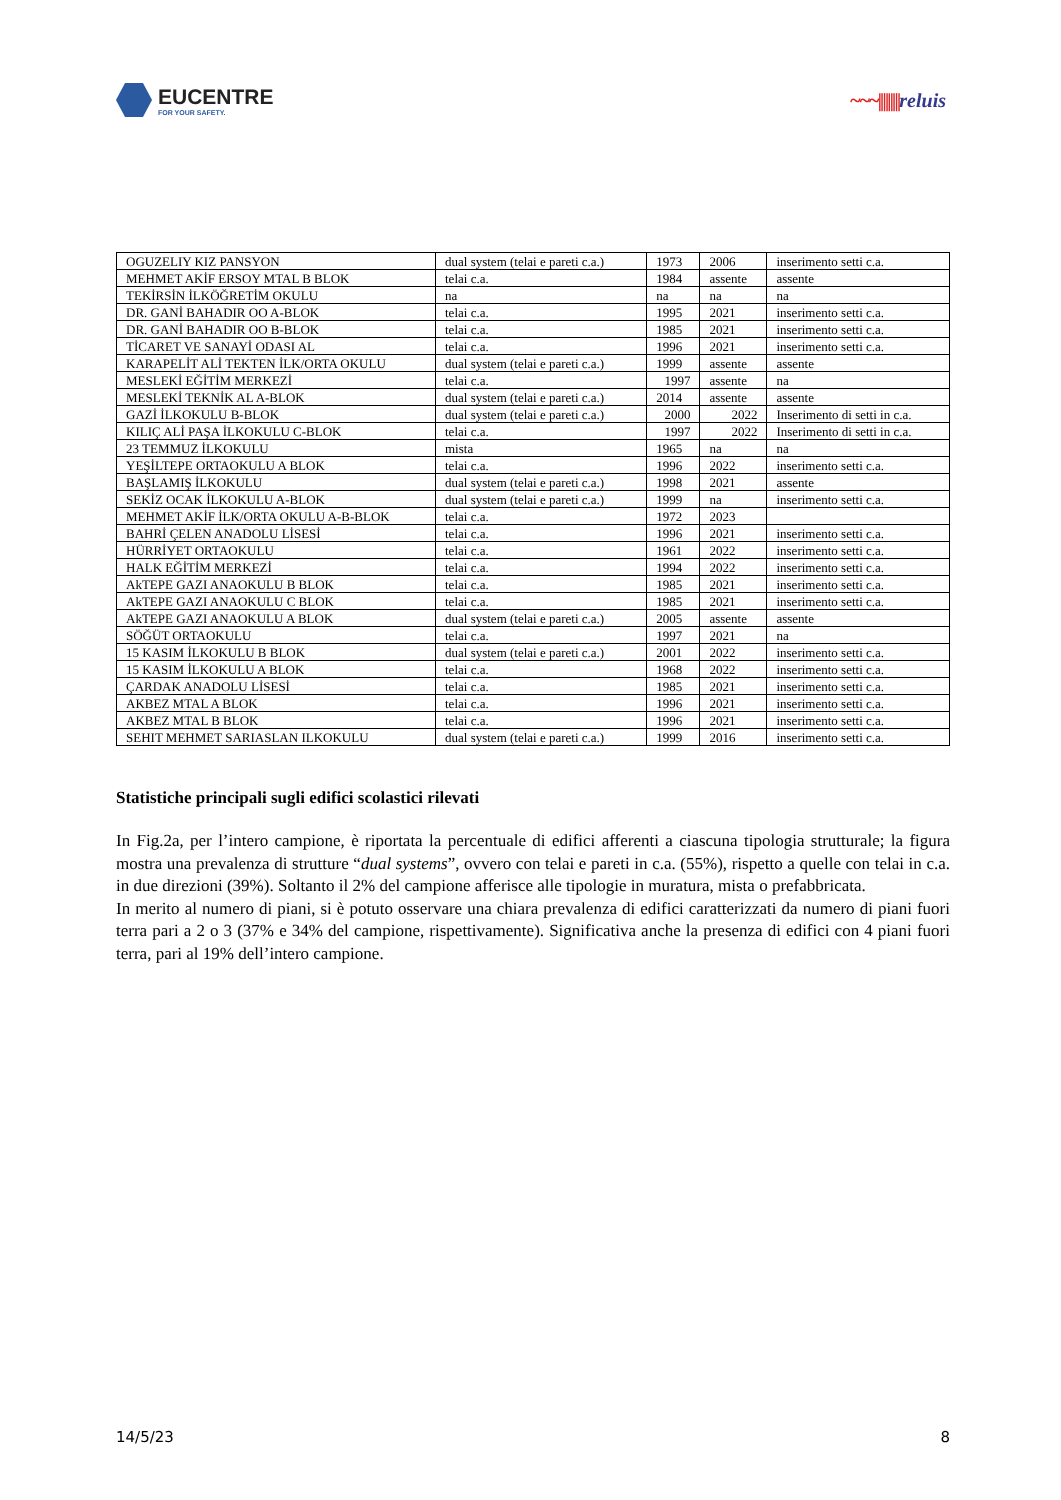EUCENTRE
FOR YOUR SAFETY.
~~~|||||||||reluis
| OGUZELIY KIZ PANSYON | dual system (telai e pareti c.a.) | 1973 | 2006 | inserimento setti c.a. |
| MEHMET AKİF ERSOY MTAL B BLOK | telai c.a. | 1984 | assente | assente |
| TEKİRSİN İLKÖĞRETİM OKULU | na | na | na | na |
| DR. GANİ BAHADIR OO A-BLOK | telai c.a. | 1995 | 2021 | inserimento setti c.a. |
| DR. GANİ BAHADIR OO B-BLOK | telai c.a. | 1985 | 2021 | inserimento setti c.a. |
| TİCARET VE SANAYİ ODASI AL | telai c.a. | 1996 | 2021 | inserimento setti c.a. |
| KARAPELİT ALİ TEKTEN İLK/ORTA OKULU | dual system (telai e pareti c.a.) | 1999 | assente | assente |
| MESLEKİ EĞİTİM MERKEZİ | telai c.a. | 1997 | assente | na |
| MESLEKİ TEKNİK AL A-BLOK | dual system (telai e pareti c.a.) | 2014 | assente | assente |
| GAZİ İLKOKULU B-BLOK | dual system (telai e pareti c.a.) | 2000 | 2022 | Inserimento di setti in c.a. |
| KILIÇ ALİ PAŞA İLKOKULU C-BLOK | telai c.a. | 1997 | 2022 | Inserimento di setti in c.a. |
| 23 TEMMUZ İLKOKULU | mista | 1965 | na | na |
| YEŞİLTEPE ORTAOKULU A BLOK | telai c.a. | 1996 | 2022 | inserimento setti c.a. |
| BAŞLAMIŞ İLKOKULU | dual system (telai e pareti c.a.) | 1998 | 2021 | assente |
| SEKİZ OCAK İLKOKULU A-BLOK | dual system (telai e pareti c.a.) | 1999 | na | inserimento setti c.a. |
| MEHMET AKİF İLK/ORTA OKULU A-B-BLOK | telai c.a. | 1972 | 2023 | |
| BAHRİ ÇELEN ANADOLU LİSESİ | telai c.a. | 1996 | 2021 | inserimento setti c.a. |
| HÜRRİYET ORTAOKULU | telai c.a. | 1961 | 2022 | inserimento setti c.a. |
| HALK EĞİTİM MERKEZİ | telai c.a. | 1994 | 2022 | inserimento setti c.a. |
| AkTEPE GAZI ANAOKULU B BLOK | telai c.a. | 1985 | 2021 | inserimento setti c.a. |
| AkTEPE GAZI ANAOKULU C BLOK | telai c.a. | 1985 | 2021 | inserimento setti c.a. |
| AkTEPE GAZI ANAOKULU A BLOK | dual system (telai e pareti c.a.) | 2005 | assente | assente |
| SÖĞÜT ORTAOKULU | telai c.a. | 1997 | 2021 | na |
| 15 KASIM İLKOKULU B BLOK | dual system (telai e pareti c.a.) | 2001 | 2022 | inserimento setti c.a. |
| 15 KASIM İLKOKULU A BLOK | telai c.a. | 1968 | 2022 | inserimento setti c.a. |
| ÇARDAK ANADOLU LİSESİ | telai c.a. | 1985 | 2021 | inserimento setti c.a. |
| AKBEZ MTAL A BLOK | telai c.a. | 1996 | 2021 | inserimento setti c.a. |
| AKBEZ MTAL B BLOK | telai c.a. | 1996 | 2021 | inserimento setti c.a. |
| SEHIT MEHMET SARIASLAN ILKOKULU | dual system (telai e pareti c.a.) | 1999 | 2016 | inserimento setti c.a. |
Statistiche principali sugli edifici scolastici rilevati
In Fig.2a, per l’intero campione, è riportata la percentuale di edifici afferenti a ciascuna tipologia strutturale; la figura mostra una prevalenza di strutture “dual systems”, ovvero con telai e pareti in c.a. (55%), rispetto a quelle con telai in c.a. in due direzioni (39%). Soltanto il 2% del campione afferisce alle tipologie in muratura, mista o prefabbricata.
In merito al numero di piani, si è potuto osservare una chiara prevalenza di edifici caratterizzati da numero di piani fuori terra pari a 2 o 3 (37% e 34% del campione, rispettivamente). Significativa anche la presenza di edifici con 4 piani fuori terra, pari al 19% dell’intero campione.
14/5/23 8